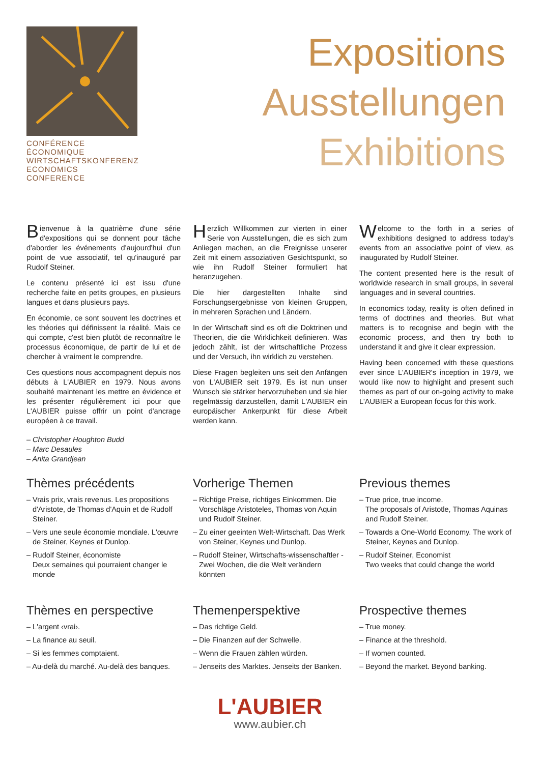CONFÉRENCE ÉCONOMIQUE
WIRTSCHAFTSKONFERENZ
ECONOMICS CONFERENCE
Expositions
Ausstellungen
Exhibitions
Bienvenue à la quatrième d'une série d'expositions qui se donnent pour tâche d'aborder les événements d'aujourd'hui d'un point de vue associatif, tel qu'inauguré par Rudolf Steiner.
Le contenu présenté ici est issu d'une recherche faite en petits groupes, en plusieurs langues et dans plusieurs pays.
En économie, ce sont souvent les doctrines et les théories qui définissent la réalité. Mais ce qui compte, c'est bien plutôt de reconnaître le processus économique, de partir de lui et de chercher à vraiment le comprendre.
Ces questions nous accompagnent depuis nos débuts à L'AUBIER en 1979. Nous avons souhaité maintenant les mettre en évidence et les présenter régulièrement ici pour que L'AUBIER puisse offrir un point d'ancrage européen à ce travail.
– Christopher Houghton Budd
– Marc Desaules
– Anita Grandjean
Herzlich Willkommen zur vierten in einer Serie von Ausstellungen, die es sich zum Anliegen machen, an die Ereignisse unserer Zeit mit einem assoziativen Gesichtspunkt, so wie ihn Rudolf Steiner formuliert hat heranzugehen.
Die hier dargestellten Inhalte sind Forschungsergebnisse von kleinen Gruppen, in mehreren Sprachen und Ländern.
In der Wirtschaft sind es oft die Doktrinen und Theorien, die die Wirklichkeit definieren. Was jedoch zählt, ist der wirtschaftliche Prozess und der Versuch, ihn wirklich zu verstehen.
Diese Fragen begleiten uns seit den Anfängen von L'AUBIER seit 1979. Es ist nun unser Wunsch sie stärker hervorzuheben und sie hier regelmässig darzustellen, damit L'AUBIER ein europäischer Ankerpunkt für diese Arbeit werden kann.
Welcome to the forth in a series of exhibitions designed to address today's events from an associative point of view, as inaugurated by Rudolf Steiner.
The content presented here is the result of worldwide research in small groups, in several languages and in several countries.
In economics today, reality is often defined in terms of doctrines and theories. But what matters is to recognise and begin with the economic process, and then try both to understand it and give it clear expression.
Having been concerned with these questions ever since L'AUBIER's inception in 1979, we would like now to highlight and present such themes as part of our on-going activity to make L'AUBIER a European focus for this work.
Thèmes précédents
– Vrais prix, vrais revenus. Les propositions d'Aristote, de Thomas d'Aquin et de Rudolf Steiner.
– Vers une seule économie mondiale. L'œuvre de Steiner, Keynes et Dunlop.
– Rudolf Steiner, économiste
Deux semaines qui pourraient changer le monde
Vorherige Themen
– Richtige Preise, richtiges Einkommen. Die Vorschläge Aristoteles, Thomas von Aquin und Rudolf Steiner.
– Zu einer geeinten Welt-Wirtschaft. Das Werk von Steiner, Keynes und Dunlop.
– Rudolf Steiner, Wirtschafts-wissenschaftler - Zwei Wochen, die die Welt verändern könnten
Previous themes
– True price, true income.
The proposals of Aristotle, Thomas Aquinas and Rudolf Steiner.
– Towards a One-World Economy. The work of Steiner, Keynes and Dunlop.
– Rudolf Steiner, Economist
Two weeks that could change the world
Thèmes en perspective
– L'argent ‹vrai›.
– La finance au seuil.
– Si les femmes comptaient.
– Au-delà du marché. Au-delà des banques.
Themenperspektive
– Das richtige Geld.
– Die Finanzen auf der Schwelle.
– Wenn die Frauen zählen würden.
– Jenseits des Marktes. Jenseits der Banken.
Prospective themes
– True money.
– Finance at the threshold.
– If women counted.
– Beyond the market. Beyond banking.
L'AUBIER
www.aubier.ch